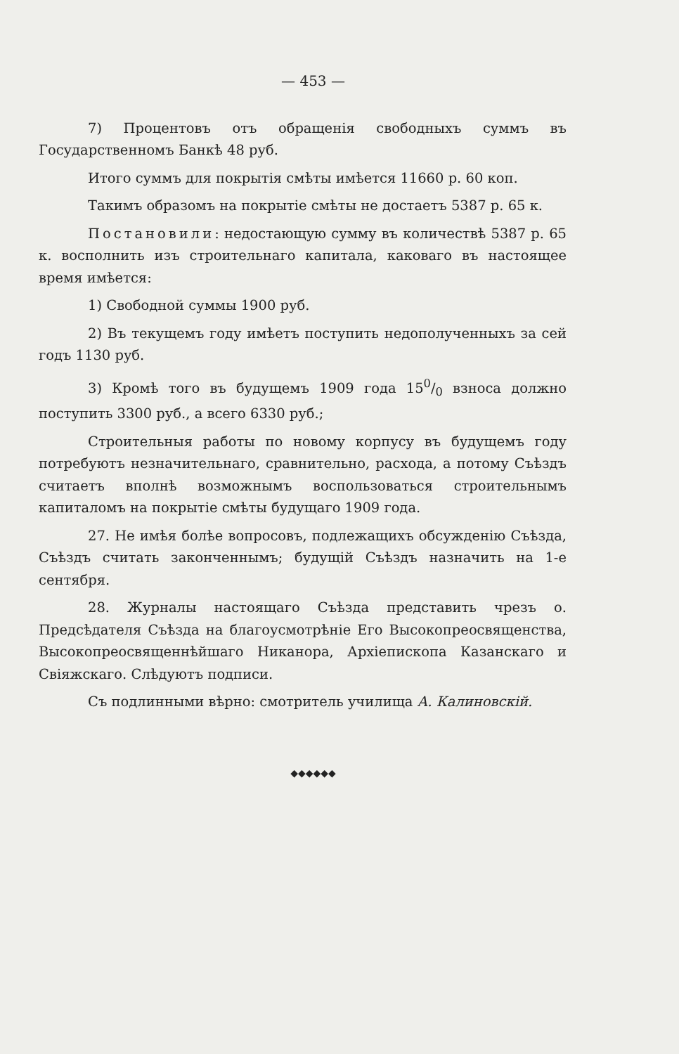— 453 —
7) Процентовъ отъ обращенія свободныхъ суммъ въ Государственномъ Банкѣ 48 руб.
Итого суммъ для покрытія смѣты имѣется 11660 р. 60 коп.
Такимъ образомъ на покрытіе смѣты не достаетъ 5387 р. 65 к.
Постановили: недостающую сумму въ количествѣ 5387 р. 65 к. восполнить изъ строительнаго капитала, каковаго въ настоящее время имѣется:
1) Свободной суммы 1900 руб.
2) Въ текущемъ году имѣетъ поступить недополученныхъ за сей годъ 1130 руб.
3) Кромѣ того въ будущемъ 1909 года 150/0 взноса должно поступить 3300 руб., а всего 6330 руб.;
Строительныя работы по новому корпусу въ будущемъ году потребуютъ незначительнаго, сравнительно, расхода, а потому Съѣздъ считаетъ вполнѣ возможнымъ воспользоваться строительнымъ капиталомъ на покрытіе смѣты будущаго 1909 года.
27. Не имѣя болѣе вопросовъ, подлежащихъ обсужденію Съѣзда, Съѣздъ считать законченнымъ; будущій Съѣздъ назначить на 1-е сентября.
28. Журналы настоящаго Съѣзда представить чрезъ о. Предсѣдателя Съѣзда на благоусмотрѣніе Его Высокопреосвященства, Высокопреосвященнѣйшаго Никанора, Архіепископа Казанскаго и Свіяжскаго. Слѣдуютъ подписи.
Съ подлинными вѣрно: смотритель училища А. Калиновскій.
◆◆◆◆◆◆